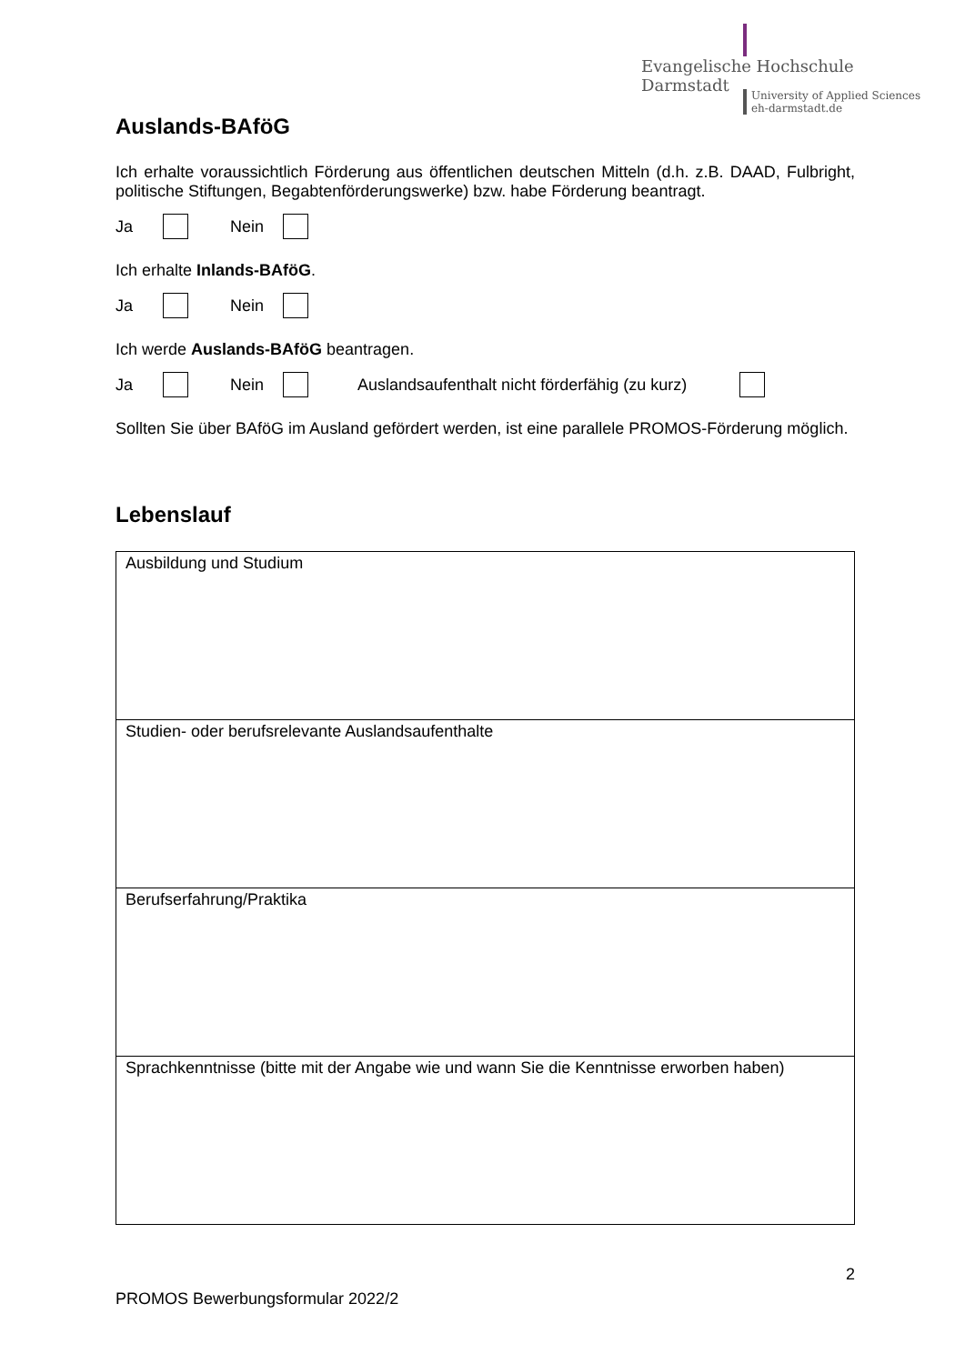Evangelische Hochschule
Darmstadt
University of Applied Sciences
eh-darmstadt.de
Auslands-BAföG
Ich erhalte voraussichtlich Förderung aus öffentlichen deutschen Mitteln (d.h. z.B. DAAD, Fulbright, politische Stiftungen, Begabtenförderungswerke) bzw. habe Förderung beantragt.
Ja Nein
Ich erhalte Inlands-BAföG.
Ja Nein
Ich werde Auslands-BAföG beantragen.
Ja Nein Auslandsaufenthalt nicht förderfähig (zu kurz)
Sollten Sie über BAföG im Ausland gefördert werden, ist eine parallele PROMOS-Förderung möglich.
Lebenslauf
| Ausbildung und Studium |
| Studien- oder berufsrelevante Auslandsaufenthalte |
| Berufserfahrung/Praktika |
| Sprachkenntnisse (bitte mit der Angabe wie und wann Sie die Kenntnisse erworben haben) |
2
PROMOS Bewerbungsformular 2022/2